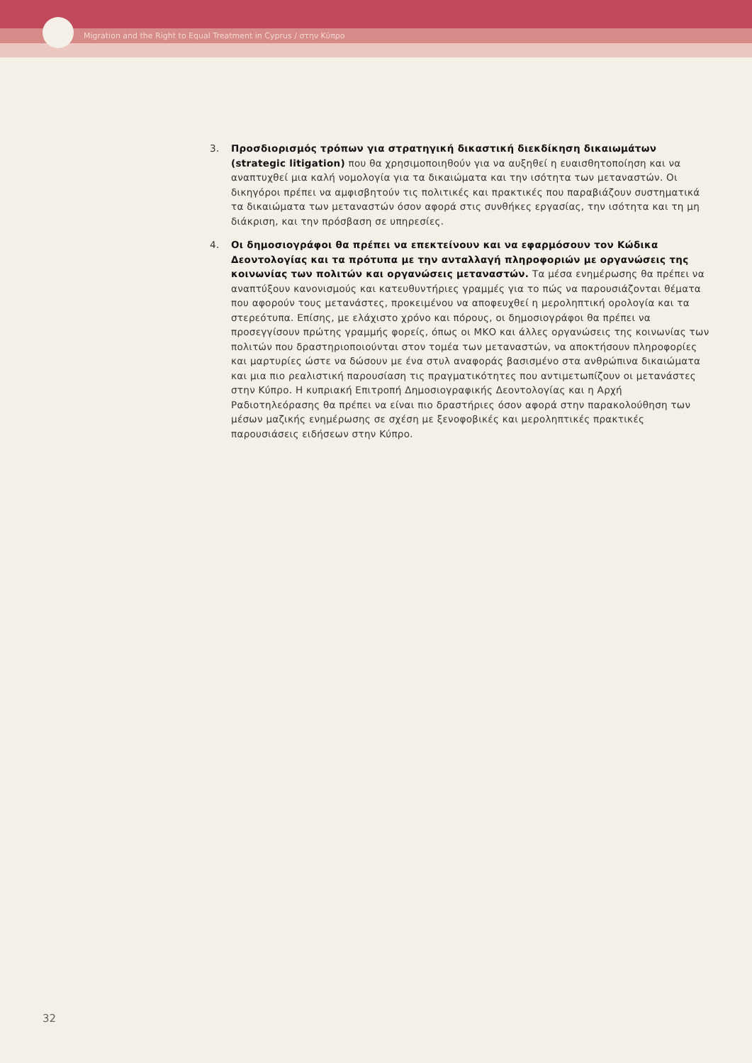Migration and the Right to Equal Treatment in Cyprus / στην Κύπρο
3. Προσδιορισμός τρόπων για στρατηγική δικαστική διεκδίκηση δικαιωμάτων (strategic litigation) που θα χρησιμοποιηθούν για να αυξηθεί η ευαισθητοποίηση και να αναπτυχθεί μια καλή νομολογία για τα δικαιώματα και την ισότητα των μεταναστών. Οι δικηγόροι πρέπει να αμφισβητούν τις πολιτικές και πρακτικές που παραβιάζουν συστηματικά τα δικαιώματα των μεταναστών όσον αφορά στις συνθήκες εργασίας, την ισότητα και τη μη διάκριση, και την πρόσβαση σε υπηρεσίες.
4. Οι δημοσιογράφοι θα πρέπει να επεκτείνουν και να εφαρμόσουν τον Κώδικα Δεοντολογίας και τα πρότυπα με την ανταλλαγή πληροφοριών με οργανώσεις της κοινωνίας των πολιτών και οργανώσεις μεταναστών. Τα μέσα ενημέρωσης θα πρέπει να αναπτύξουν κανονισμούς και κατευθυντήριες γραμμές για το πώς να παρουσιάζονται θέματα που αφορούν τους μετανάστες, προκειμένου να αποφευχθεί η μεροληπτική ορολογία και τα στερεότυπα. Επίσης, με ελάχιστο χρόνο και πόρους, οι δημοσιογράφοι θα πρέπει να προσεγγίσουν πρώτης γραμμής φορείς, όπως οι ΜΚΟ και άλλες οργανώσεις της κοινωνίας των πολιτών που δραστηριοποιούνται στον τομέα των μεταναστών, να αποκτήσουν πληροφορίες και μαρτυρίες ώστε να δώσουν με ένα στυλ αναφοράς βασισμένο στα ανθρώπινα δικαιώματα και μια πιο ρεαλιστική παρουσίαση τις πραγματικότητες που αντιμετωπίζουν οι μετανάστες στην Κύπρο. Η κυπριακή Επιτροπή Δημοσιογραφικής Δεοντολογίας και η Αρχή Ραδιοτηλεόρασης θα πρέπει να είναι πιο δραστήριες όσον αφορά στην παρακολούθηση των μέσων μαζικής ενημέρωσης σε σχέση με ξενοφοβικές και μεροληπτικές πρακτικές παρουσιάσεις ειδήσεων στην Κύπρο.
32